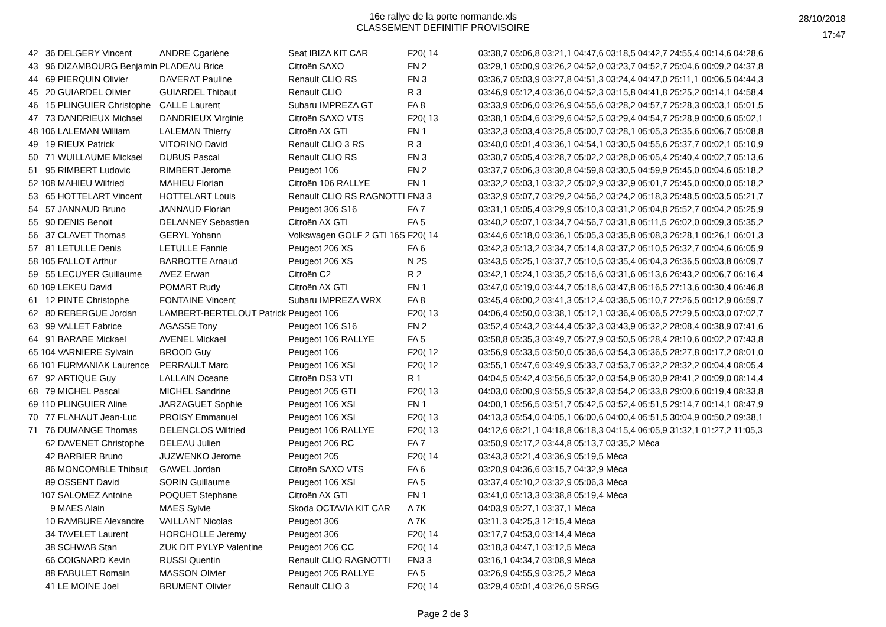16e rallye de la porte normande.xls
CLASSEMENT DEFINITIF PROVISOIRE
28/10/2018
17:47
| 42 | 36 | DELGERY Vincent | ANDRE Cgarlène | Seat IBIZA KIT CAR | F20( 14 | | 03:38,7 | 05:06,8 | 03:21,1 | 04:47,6 | 03:18,5 | 04:42,7 | 24:55,4 | 00:14,6 | 04:28,6 |
| 43 | 96 | DIZAMBOURG Benjamin | PLADEAU Brice | Citroën SAXO | FN 2 | | 03:29,1 | 05:00,9 | 03:26,2 | 04:52,0 | 03:23,7 | 04:52,7 | 25:04,6 | 00:09,2 | 04:37,8 |
| 44 | 69 | PIERQUIN Olivier | DAVERAT Pauline | Renault CLIO RS | FN 3 | | 03:36,7 | 05:03,9 | 03:27,8 | 04:51,3 | 03:24,4 | 04:47,0 | 25:11,1 | 00:06,5 | 04:44,3 |
| 45 | 20 | GUIARDEL Olivier | GUIARDEL Thibaut | Renault CLIO | R 3 | | 03:46,9 | 05:12,4 | 03:36,0 | 04:52,3 | 03:15,8 | 04:41,8 | 25:25,2 | 00:14,1 | 04:58,4 |
| 46 | 15 | PLINGUIER Christophe | CALLE Laurent | Subaru IMPREZA GT | FA 8 | | 03:33,9 | 05:06,0 | 03:26,9 | 04:55,6 | 03:28,2 | 04:57,7 | 25:28,3 | 00:03,1 | 05:01,5 |
| 47 | 73 | DANDRIEUX Michael | DANDRIEUX Virginie | Citroën SAXO VTS | F20( 13 | | 03:38,1 | 05:04,6 | 03:29,6 | 04:52,5 | 03:29,4 | 04:54,7 | 25:28,9 | 00:00,6 | 05:02,1 |
| 48 | 106 | LALEMAN William | LALEMAN Thierry | Citroën AX GTI | FN 1 | | 03:32,3 | 05:03,4 | 03:25,8 | 05:00,7 | 03:28,1 | 05:05,3 | 25:35,6 | 00:06,7 | 05:08,8 |
| 49 | 19 | RIEUX Patrick | VITORINO David | Renault CLIO 3 RS | R 3 | | 03:40,0 | 05:01,4 | 03:36,1 | 04:54,1 | 03:30,5 | 04:55,6 | 25:37,7 | 00:02,1 | 05:10,9 |
| 50 | 71 | WUILLAUME Mickael | DUBUS Pascal | Renault CLIO RS | FN 3 | | 03:30,7 | 05:05,4 | 03:28,7 | 05:02,2 | 03:28,0 | 05:05,4 | 25:40,4 | 00:02,7 | 05:13,6 |
| 51 | 95 | RIMBERT Ludovic | RIMBERT Jerome | Peugeot 106 | FN 2 | | 03:37,7 | 05:06,3 | 03:30,8 | 04:59,8 | 03:30,5 | 04:59,9 | 25:45,0 | 00:04,6 | 05:18,2 |
| 52 | 108 | MAHIEU Wilfried | MAHIEU Florian | Citroën 106 RALLYE | FN 1 | | 03:32,2 | 05:03,1 | 03:32,2 | 05:02,9 | 03:32,9 | 05:01,7 | 25:45,0 | 00:00,0 | 05:18,2 |
| 53 | 65 | HOTTELART Vincent | HOTTELART Louis | Renault CLIO RS RAGNOTTI | FN3 3 | | 03:32,9 | 05:07,7 | 03:29,2 | 04:56,2 | 03:24,2 | 05:18,3 | 25:48,5 | 00:03,5 | 05:21,7 |
| 54 | 57 | JANNAUD Bruno | JANNAUD Florian | Peugeot 306 S16 | FA 7 | | 03:31,1 | 05:05,4 | 03:29,9 | 05:10,3 | 03:31,2 | 05:04,8 | 25:52,7 | 00:04,2 | 05:25,9 |
| 55 | 90 | DENIS Benoit | DELANNEY Sebastien | Citroën AX GTI | FA 5 | | 03:40,2 | 05:07,1 | 03:34,7 | 04:56,7 | 03:31,8 | 05:11,5 | 26:02,0 | 00:09,3 | 05:35,2 |
| 56 | 37 | CLAVET Thomas | GERYL Yohann | Volkswagen GOLF 2 GTI 16S | F20( 14 | | 03:44,6 | 05:18,0 | 03:36,1 | 05:05,3 | 03:35,8 | 05:08,3 | 26:28,1 | 00:26,1 | 06:01,3 |
| 57 | 81 | LETULLE Denis | LETULLE Fannie | Peugeot 206 XS | FA 6 | | 03:42,3 | 05:13,2 | 03:34,7 | 05:14,8 | 03:37,2 | 05:10,5 | 26:32,7 | 00:04,6 | 06:05,9 |
| 58 | 105 | FALLOT Arthur | BARBOTTE Arnaud | Peugeot 206 XS | N 2S | | 03:43,5 | 05:25,1 | 03:37,7 | 05:10,5 | 03:35,4 | 05:04,3 | 26:36,5 | 00:03,8 | 06:09,7 |
| 59 | 55 | LECUYER Guillaume | AVEZ Erwan | Citroën C2 | R 2 | | 03:42,1 | 05:24,1 | 03:35,2 | 05:16,6 | 03:31,6 | 05:13,6 | 26:43,2 | 00:06,7 | 06:16,4 |
| 60 | 109 | LEKEU David | POMART Rudy | Citroën AX GTI | FN 1 | | 03:47,0 | 05:19,0 | 03:44,7 | 05:18,6 | 03:47,8 | 05:16,5 | 27:13,6 | 00:30,4 | 06:46,8 |
| 61 | 12 | PINTE Christophe | FONTAINE Vincent | Subaru IMPREZA WRX | FA 8 | | 03:45,4 | 06:00,2 | 03:41,3 | 05:12,4 | 03:36,5 | 05:10,7 | 27:26,5 | 00:12,9 | 06:59,7 |
| 62 | 80 | REBERGUE Jordan | LAMBERT-BERTELOUT Patrick | Peugeot 106 | F20( 13 | | 04:06,4 | 05:50,0 | 03:38,1 | 05:12,1 | 03:36,4 | 05:06,5 | 27:29,5 | 00:03,0 | 07:02,7 |
| 63 | 99 | VALLET Fabrice | AGASSE Tony | Peugeot 106 S16 | FN 2 | | 03:52,4 | 05:43,2 | 03:44,4 | 05:32,3 | 03:43,9 | 05:32,2 | 28:08,4 | 00:38,9 | 07:41,6 |
| 64 | 91 | BARABE Mickael | AVENEL Mickael | Peugeot 106 RALLYE | FA 5 | | 03:58,8 | 05:35,3 | 03:49,7 | 05:27,9 | 03:50,5 | 05:28,4 | 28:10,6 | 00:02,2 | 07:43,8 |
| 65 | 104 | VARNIERE Sylvain | BROOD Guy | Peugeot 106 | F20( 12 | | 03:56,9 | 05:33,5 | 03:50,0 | 05:36,6 | 03:54,3 | 05:36,5 | 28:27,8 | 00:17,2 | 08:01,0 |
| 66 | 101 | FURMANIAK Laurence | PERRAULT Marc | Peugeot 106 XSI | F20( 12 | | 03:55,1 | 05:47,6 | 03:49,9 | 05:33,7 | 03:53,7 | 05:32,2 | 28:32,2 | 00:04,4 | 08:05,4 |
| 67 | 92 | ARTIQUE Guy | LALLAIN Oceane | Citroën DS3 VTI | R 1 | | 04:04,5 | 05:42,4 | 03:56,5 | 05:32,0 | 03:54,9 | 05:30,9 | 28:41,2 | 00:09,0 | 08:14,4 |
| 68 | 79 | MICHEL Pascal | MICHEL Sandrine | Peugeot 205 GTI | F20( 13 | | 04:03,0 | 06:00,9 | 03:55,9 | 05:32,8 | 03:54,2 | 05:33,8 | 29:00,6 | 00:19,4 | 08:33,8 |
| 69 | 110 | PLINGUIER Aline | JARZAGUET Sophie | Peugeot 106 XSI | FN 1 | | 04:00,1 | 05:56,5 | 03:51,7 | 05:42,5 | 03:52,4 | 05:51,5 | 29:14,7 | 00:14,1 | 08:47,9 |
| 70 | 77 | FLAHAUT Jean-Luc | PROISY Emmanuel | Peugeot 106 XSI | F20( 13 | | 04:13,3 | 05:54,0 | 04:05,1 | 06:00,6 | 04:00,4 | 05:51,5 | 30:04,9 | 00:50,2 | 09:38,1 |
| 71 | 76 | DUMANGE Thomas | DELENCLOS Wilfried | Peugeot 106 RALLYE | F20( 13 | | 04:12,6 | 06:21,1 | 04:18,8 | 06:18,3 | 04:15,4 | 06:05,9 | 31:32,1 | 01:27,2 | 11:05,3 |
| | 62 | DAVENET Christophe | DELEAU Julien | Peugeot 206 RC | FA 7 | | 03:50,9 | 05:17,2 | 03:44,8 | 05:13,7 | 03:35,2 Méca | | | | |
| | 42 | BARBIER Bruno | JUZWENKO Jerome | Peugeot 205 | F20( 14 | | 03:43,3 | 05:21,4 | 03:36,9 | 05:19,5 Méca | | | | | |
| | 86 | MONCOMBLE Thibaut | GAWEL Jordan | Citroën SAXO VTS | FA 6 | | 03:20,9 | 04:36,6 | 03:15,7 | 04:32,9 Méca | | | | | |
| | 89 | OSSENT David | SORIN Guillaume | Peugeot 106 XSI | FA 5 | | 03:37,4 | 05:10,2 | 03:32,9 | 05:06,3 Méca | | | | | |
| | 107 | SALOMEZ Antoine | POQUET Stephane | Citroën AX GTI | FN 1 | | 03:41,0 | 05:13,3 | 03:38,8 | 05:19,4 Méca | | | | | |
| | 9 | MAES Alain | MAES Sylvie | Skoda OCTAVIA KIT CAR | A 7K | | 04:03,9 | 05:27,1 | 03:37,1 Méca | | | | | | |
| | 10 | RAMBURE Alexandre | VAILLANT Nicolas | Peugeot 306 | A 7K | | 03:11,3 | 04:25,3 | 12:15,4 Méca | | | | | | |
| | 34 | TAVELET Laurent | HORCHOLLE Jeremy | Peugeot 306 | F20( 14 | | 03:17,7 | 04:53,0 | 03:14,4 Méca | | | | | | |
| | 38 | SCHWAB Stan | ZUK DIT PYLYP Valentine | Peugeot 206 CC | F20( 14 | | 03:18,3 | 04:47,1 | 03:12,5 Méca | | | | | | |
| | 66 | COIGNARD Kevin | RUSSI Quentin | Renault CLIO RAGNOTTI | FN3 3 | | 03:16,1 | 04:34,7 | 03:08,9 Méca | | | | | | |
| | 88 | FABULET Romain | MASSON Olivier | Peugeot 205 RALLYE | FA 5 | | 03:26,9 | 04:55,9 | 03:25,2 Méca | | | | | | |
| | 41 | LE MOINE Joel | BRUMENT Olivier | Renault CLIO 3 | F20( 14 | | 03:29,4 | 05:01,4 | 03:26,0 SRSG | | | | | | |
Page 2 de 3